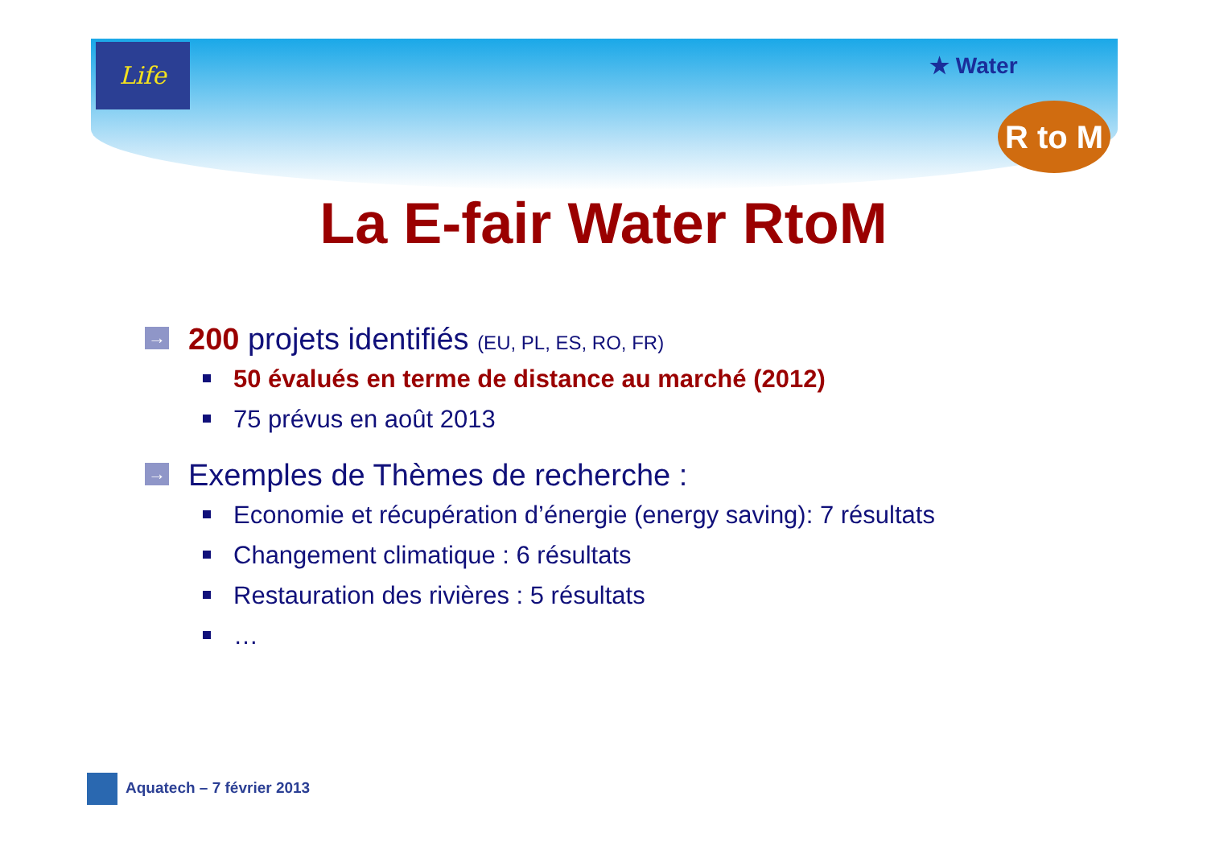Life
★ Water
R to M
La E-fair Water RtoM
→ 200 projets identifiés (EU, PL, ES, RO, FR)
50 évalués en terme de distance au marché (2012)
75 prévus en août 2013
→ Exemples de Thèmes de recherche :
Economie et récupération d’énergie (energy saving): 7 résultats
Changement climatique : 6 résultats
Restauration des rivières : 5 résultats
…
Aquatech – 7 février 2013